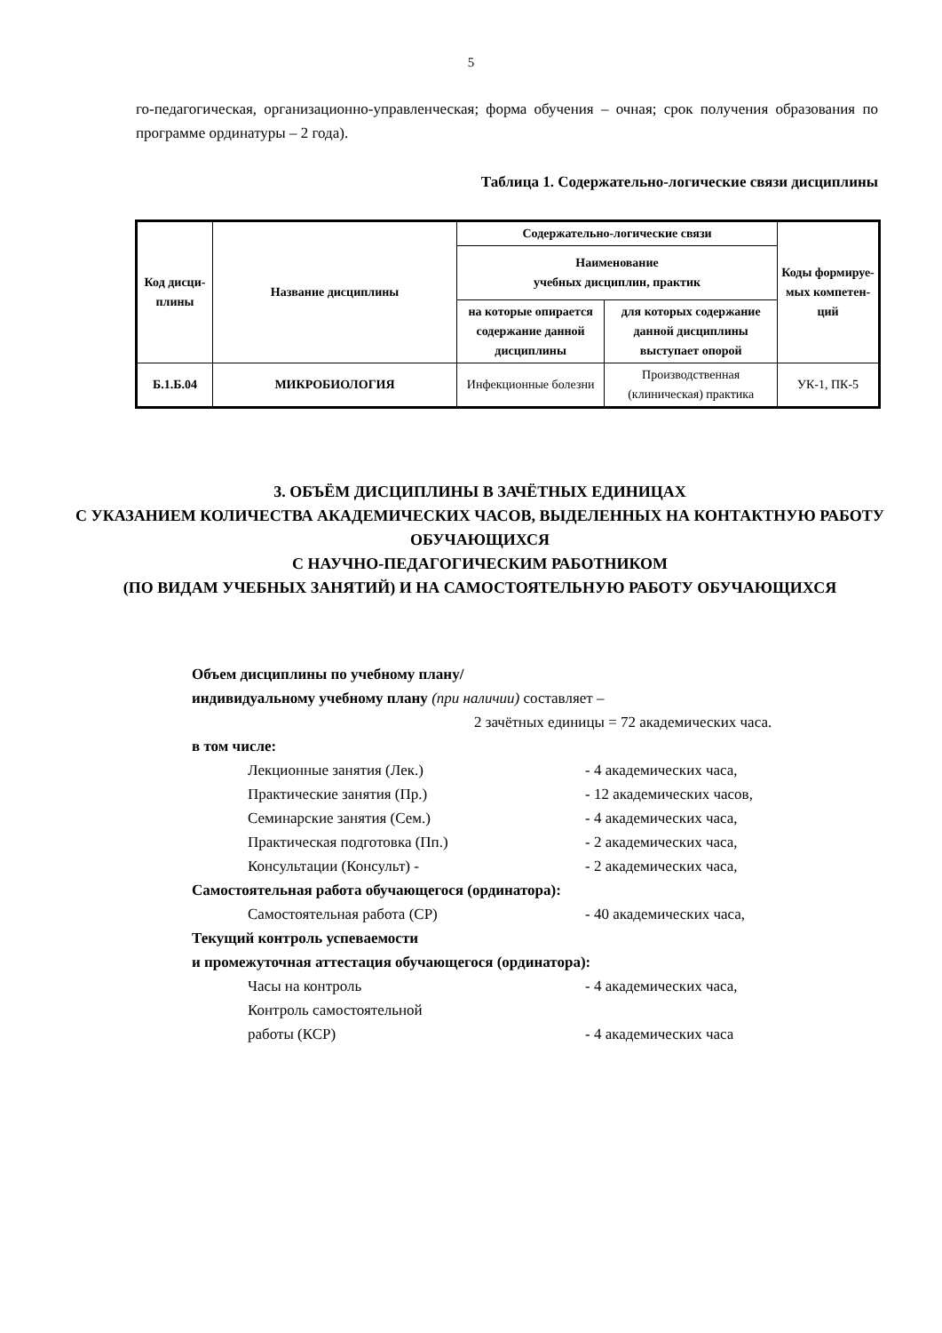5
го-педагогическая, организационно-управленческая; форма обучения – очная; срок получения образования по программе ординатуры – 2 года).
Таблица 1. Содержательно-логические связи дисциплины
| Код дисци-плины | Название дисциплины | Содержательно-логические связи | | Коды формируе-мых компетен-ций |
| --- | --- | --- | --- | --- |
| | | Наименование учебных дисциплин, практик | | |
| | | на которые опирается содержание данной дисциплины | для которых содержание данной дисциплины выступает опорой | |
| Б.1.Б.04 | МИКРОБИОЛОГИЯ | Инфекционные болезни | Производственная (клиническая) практика | УК-1, ПК-5 |
3. ОБЪЁМ ДИСЦИПЛИНЫ В ЗАЧЁТНЫХ ЕДИНИЦАХ
С УКАЗАНИЕМ КОЛИЧЕСТВА АКАДЕМИЧЕСКИХ ЧАСОВ, ВЫДЕЛЕННЫХ НА КОНТАКТНУЮ РАБОТУ ОБУЧАЮЩИХСЯ
С НАУЧНО-ПЕДАГОГИЧЕСКИМ РАБОТНИКОМ
(ПО ВИДАМ УЧЕБНЫХ ЗАНЯТИЙ) И НА САМОСТОЯТЕЛЬНУЮ РАБОТУ ОБУЧАЮЩИХСЯ
Объем дисциплины по учебному плану/
индивидуальному учебному плану (при наличии) составляет –
2 зачётных единицы = 72 академических часа.
в том числе:
Лекционные занятия (Лек.) - 4 академических часа,
Практические занятия (Пр.) - 12 академических часов,
Семинарские занятия (Сем.) - 4 академических часа,
Практическая подготовка (Пп.) - 2 академических часа,
Консультации (Консульт) - - 2 академических часа,
Самостоятельная работа обучающегося (ординатора):
Самостоятельная работа (СР) - 40 академических часа,
Текущий контроль успеваемости
и промежуточная аттестация обучающегося (ординатора):
Часы на контроль - 4 академических часа,
Контроль самостоятельной
работы (КСР)
- 4 академических часа